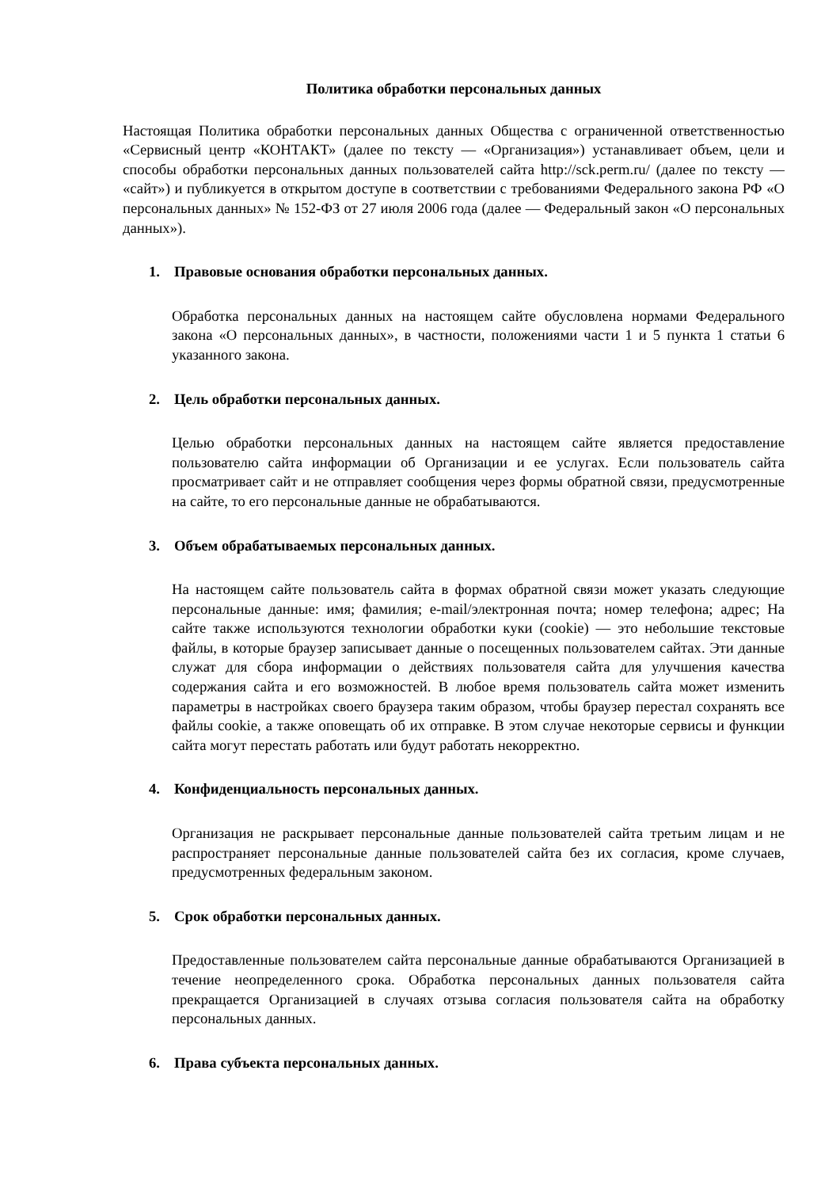Политика обработки персональных данных
Настоящая Политика обработки персональных данных Общества с ограниченной ответственностью «Сервисный центр «КОНТАКТ» (далее по тексту — «Организация») устанавливает объем, цели и способы обработки персональных данных пользователей сайта http://sck.perm.ru/ (далее по тексту — «сайт») и публикуется в открытом доступе в соответствии с требованиями Федерального закона РФ «О персональных данных» № 152-ФЗ от 27 июля 2006 года (далее — Федеральный закон «О персональных данных»).
1. Правовые основания обработки персональных данных.
Обработка персональных данных на настоящем сайте обусловлена нормами Федерального закона «О персональных данных», в частности, положениями части 1 и 5 пункта 1 статьи 6 указанного закона.
2. Цель обработки персональных данных.
Целью обработки персональных данных на настоящем сайте является предоставление пользователю сайта информации об Организации и ее услугах. Если пользователь сайта просматривает сайт и не отправляет сообщения через формы обратной связи, предусмотренные на сайте, то его персональные данные не обрабатываются.
3. Объем обрабатываемых персональных данных.
На настоящем сайте пользователь сайта в формах обратной связи может указать следующие персональные данные: имя; фамилия; e-mail/электронная почта; номер телефона; адрес; На сайте также используются технологии обработки куки (cookie) — это небольшие текстовые файлы, в которые браузер записывает данные о посещенных пользователем сайтах. Эти данные служат для сбора информации о действиях пользователя сайта для улучшения качества содержания сайта и его возможностей. В любое время пользователь сайта может изменить параметры в настройках своего браузера таким образом, чтобы браузер перестал сохранять все файлы cookie, а также оповещать об их отправке. В этом случае некоторые сервисы и функции сайта могут перестать работать или будут работать некорректно.
4. Конфиденциальность персональных данных.
Организация не раскрывает персональные данные пользователей сайта третьим лицам и не распространяет персональные данные пользователей сайта без их согласия, кроме случаев, предусмотренных федеральным законом.
5. Срок обработки персональных данных.
Предоставленные пользователем сайта персональные данные обрабатываются Организацией в течение неопределенного срока. Обработка персональных данных пользователя сайта прекращается Организацией в случаях отзыва согласия пользователя сайта на обработку персональных данных.
6. Права субъекта персональных данных.